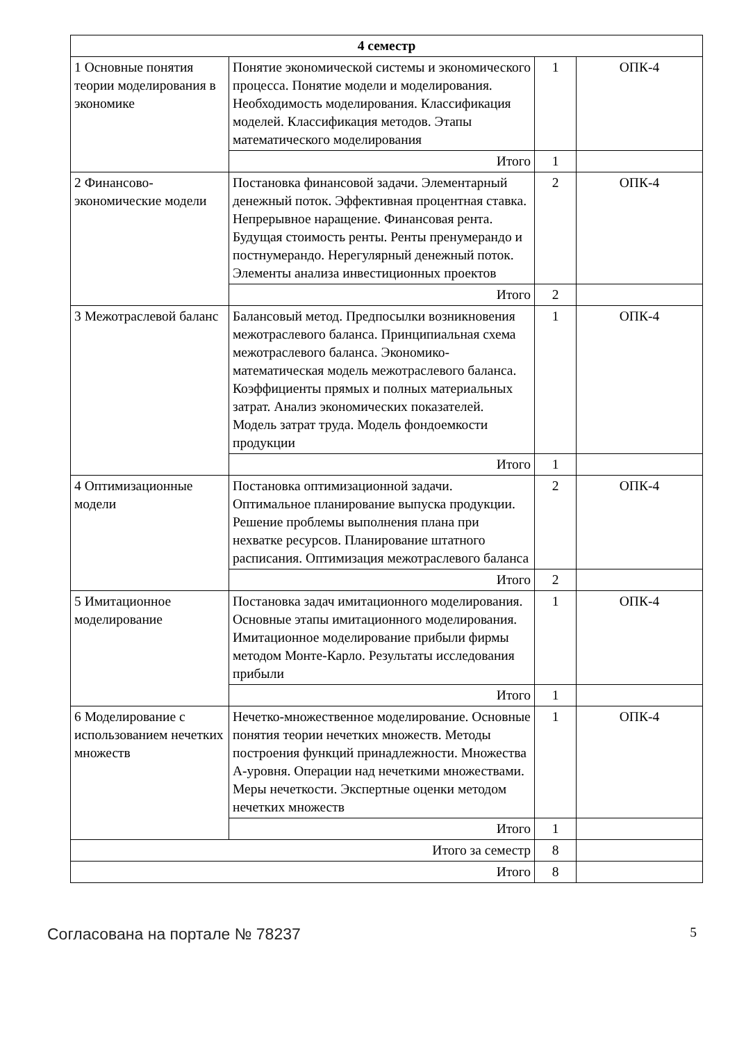| 4 семестр | | | |
| 1 Основные понятия теории моделирования в экономике | Понятие экономической системы и экономического процесса. Понятие модели и моделирования. Необходимость моделирования. Классификация моделей. Классификация методов. Этапы математического моделирования | 1 | ОПК-4 |
| | Итого | 1 | |
| 2 Финансово-экономические модели | Постановка финансовой задачи. Элементарный денежный поток. Эффективная процентная ставка. Непрерывное наращение. Финансовая рента. Будущая стоимость ренты. Ренты пренумерандо и постнумерандо. Нерегулярный денежный поток. Элементы анализа инвестиционных проектов | 2 | ОПК-4 |
| | Итого | 2 | |
| 3 Межотраслевой баланс | Балансовый метод. Предпосылки возникновения межотраслевого баланса. Принципиальная схема межотраслевого баланса. Экономико-математическая модель межотраслевого баланса. Коэффициенты прямых и полных материальных затрат. Анализ экономических показателей. Модель затрат труда. Модель фондоемкости продукции | 1 | ОПК-4 |
| | Итого | 1 | |
| 4 Оптимизационные модели | Постановка оптимизационной задачи. Оптимальное планирование выпуска продукции. Решение проблемы выполнения плана при нехватке ресурсов. Планирование штатного расписания. Оптимизация межотраслевого баланса | 2 | ОПК-4 |
| | Итого | 2 | |
| 5 Имитационное моделирование | Постановка задач имитационного моделирования. Основные этапы имитационного моделирования. Имитационное моделирование прибыли фирмы методом Монте-Карло. Результаты исследования прибыли | 1 | ОПК-4 |
| | Итого | 1 | |
| 6 Моделирование с использованием нечетких множеств | Нечетко-множественное моделирование. Основные понятия теории нечетких множеств. Методы построения функций принадлежности. Множества А-уровня. Операции над нечеткими множествами. Меры нечеткости. Экспертные оценки методом нечетких множеств | 1 | ОПК-4 |
| | Итого | 1 | |
| Итого за семестр | | 8 | |
| Итого | | 8 | |
Согласована на портале № 78237 5